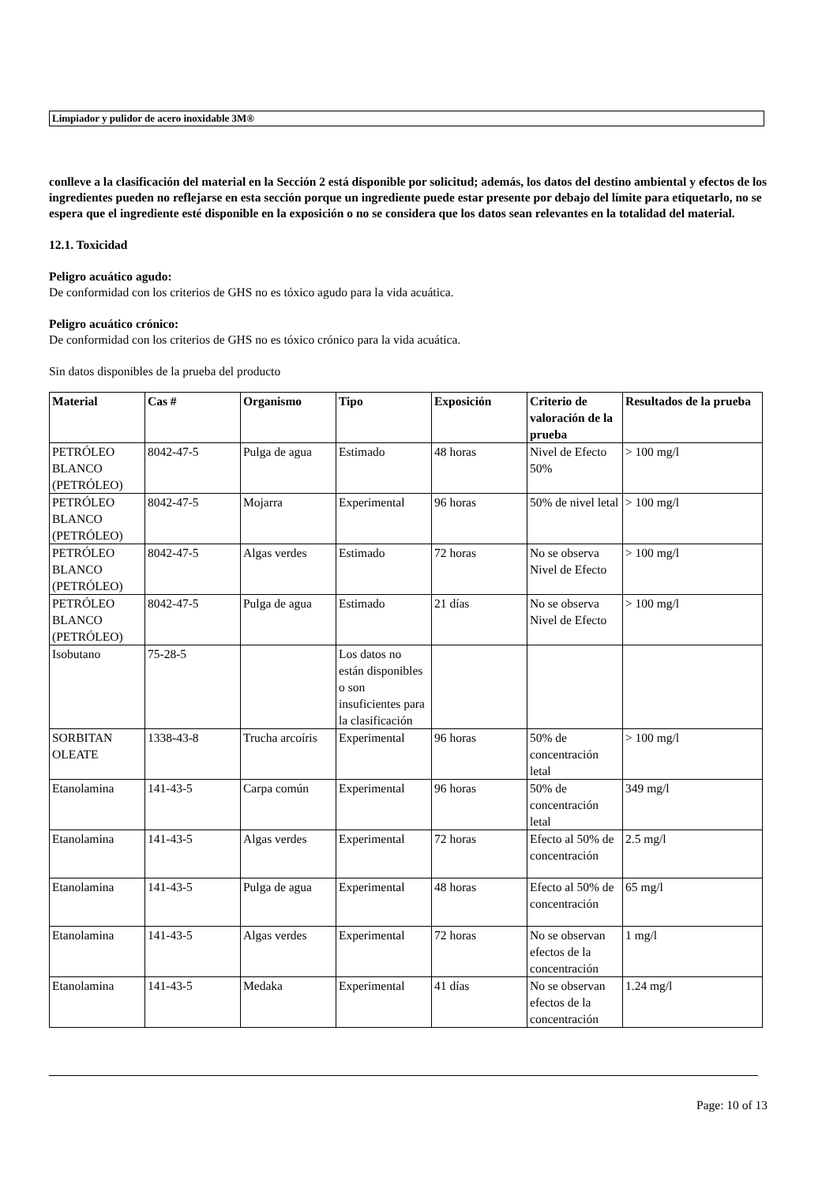Limpiador y pulidor de acero inoxidable 3M®
conlleve a la clasificación del material en la Sección 2 está disponible por solicitud; además, los datos del destino ambiental y efectos de los ingredientes pueden no reflejarse en esta sección porque un ingrediente puede estar presente por debajo del límite para etiquetarlo, no se espera que el ingrediente esté disponible en la exposición o no se considera que los datos sean relevantes en la totalidad del material.
12.1. Toxicidad
Peligro acuático agudo:
De conformidad con los criterios de GHS no es tóxico agudo para la vida acuática.
Peligro acuático crónico:
De conformidad con los criterios de GHS no es tóxico crónico para la vida acuática.
Sin datos disponibles de la prueba del producto
| Material | Cas # | Organismo | Tipo | Exposición | Criterio de valoración de la prueba | Resultados de la prueba |
| --- | --- | --- | --- | --- | --- | --- |
| PETRÓLEO BLANCO (PETRÓLEO) | 8042-47-5 | Pulga de agua | Estimado | 48 horas | Nivel de Efecto 50% | > 100 mg/l |
| PETRÓLEO BLANCO (PETRÓLEO) | 8042-47-5 | Mojarra | Experimental | 96 horas | 50% de nivel letal | > 100 mg/l |
| PETRÓLEO BLANCO (PETRÓLEO) | 8042-47-5 | Algas verdes | Estimado | 72 horas | No se observa Nivel de Efecto | > 100 mg/l |
| PETRÓLEO BLANCO (PETRÓLEO) | 8042-47-5 | Pulga de agua | Estimado | 21 días | No se observa Nivel de Efecto | > 100 mg/l |
| Isobutano | 75-28-5 | | Los datos no están disponibles o son insuficientes para la clasificación | | | |
| SORBITAN OLEATE | 1338-43-8 | Trucha arcoíris | Experimental | 96 horas | 50% de concentración letal | > 100 mg/l |
| Etanolamina | 141-43-5 | Carpa común | Experimental | 96 horas | 50% de concentración letal | 349 mg/l |
| Etanolamina | 141-43-5 | Algas verdes | Experimental | 72 horas | Efecto al 50% de concentración | 2.5 mg/l |
| Etanolamina | 141-43-5 | Pulga de agua | Experimental | 48 horas | Efecto al 50% de concentración | 65 mg/l |
| Etanolamina | 141-43-5 | Algas verdes | Experimental | 72 horas | No se observan efectos de la concentración | 1 mg/l |
| Etanolamina | 141-43-5 | Medaka | Experimental | 41 días | No se observan efectos de la concentración | 1.24 mg/l |
Page: 10 of 13